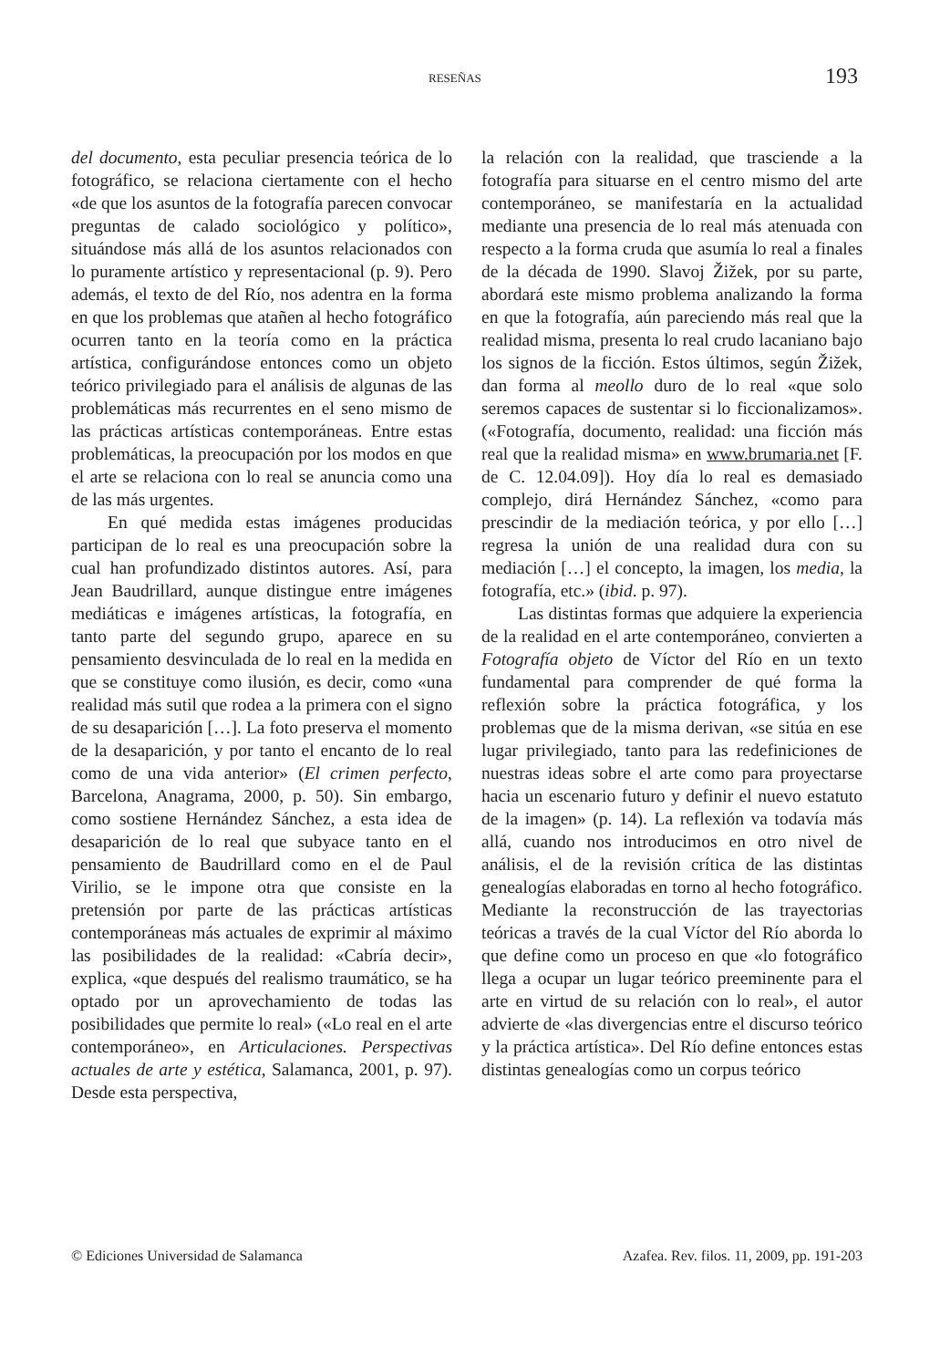RESEÑAS 193
del documento, esta peculiar presencia teórica de lo fotográfico, se relaciona ciertamente con el hecho «de que los asuntos de la fotografía parecen convocar preguntas de calado sociológico y político», situándose más allá de los asuntos relacionados con lo puramente artístico y representacional (p. 9). Pero además, el texto de del Río, nos adentra en la forma en que los problemas que atañen al hecho fotográfico ocurren tanto en la teoría como en la práctica artística, configurándose entonces como un objeto teórico privilegiado para el análisis de algunas de las problemáticas más recurrentes en el seno mismo de las prácticas artísticas contemporáneas. Entre estas problemáticas, la preocupación por los modos en que el arte se relaciona con lo real se anuncia como una de las más urgentes.
En qué medida estas imágenes producidas participan de lo real es una preocupación sobre la cual han profundizado distintos autores. Así, para Jean Baudrillard, aunque distingue entre imágenes mediáticas e imágenes artísticas, la fotografía, en tanto parte del segundo grupo, aparece en su pensamiento desvinculada de lo real en la medida en que se constituye como ilusión, es decir, como «una realidad más sutil que rodea a la primera con el signo de su desaparición […]. La foto preserva el momento de la desaparición, y por tanto el encanto de lo real como de una vida anterior» (El crimen perfecto, Barcelona, Anagrama, 2000, p. 50). Sin embargo, como sostiene Hernández Sánchez, a esta idea de desaparición de lo real que subyace tanto en el pensamiento de Baudrillard como en el de Paul Virilio, se le impone otra que consiste en la pretensión por parte de las prácticas artísticas contemporáneas más actuales de exprimir al máximo las posibilidades de la realidad: «Cabría decir», explica, «que después del realismo traumático, se ha optado por un aprovechamiento de todas las posibilidades que permite lo real» («Lo real en el arte contemporáneo», en Articulaciones. Perspectivas actuales de arte y estética, Salamanca, 2001, p. 97). Desde esta perspectiva,
la relación con la realidad, que trasciende a la fotografía para situarse en el centro mismo del arte contemporáneo, se manifestaría en la actualidad mediante una presencia de lo real más atenuada con respecto a la forma cruda que asumía lo real a finales de la década de 1990. Slavoj Žižek, por su parte, abordará este mismo problema analizando la forma en que la fotografía, aún pareciendo más real que la realidad misma, presenta lo real crudo lacaniano bajo los signos de la ficción. Estos últimos, según Žižek, dan forma al meollo duro de lo real «que solo seremos capaces de sustentar si lo ficcionalizamos». («Fotografía, documento, realidad: una ficción más real que la realidad misma» en www.brumaria.net [F. de C. 12.04.09]). Hoy día lo real es demasiado complejo, dirá Hernández Sánchez, «como para prescindir de la mediación teórica, y por ello […] regresa la unión de una realidad dura con su mediación […] el concepto, la imagen, los media, la fotografía, etc.» (ibid. p. 97).
Las distintas formas que adquiere la experiencia de la realidad en el arte contemporáneo, convierten a Fotografía objeto de Víctor del Río en un texto fundamental para comprender de qué forma la reflexión sobre la práctica fotográfica, y los problemas que de la misma derivan, «se sitúa en ese lugar privilegiado, tanto para las redefiniciones de nuestras ideas sobre el arte como para proyectarse hacia un escenario futuro y definir el nuevo estatuto de la imagen» (p. 14). La reflexión va todavía más allá, cuando nos introducimos en otro nivel de análisis, el de la revisión crítica de las distintas genealogías elaboradas en torno al hecho fotográfico. Mediante la reconstrucción de las trayectorias teóricas a través de la cual Víctor del Río aborda lo que define como un proceso en que «lo fotográfico llega a ocupar un lugar teórico preeminente para el arte en virtud de su relación con lo real», el autor advierte de «las divergencias entre el discurso teórico y la práctica artística». Del Río define entonces estas distintas genealogías como un corpus teórico
© Ediciones Universidad de Salamanca Azafea. Rev. filos. 11, 2009, pp. 191-203